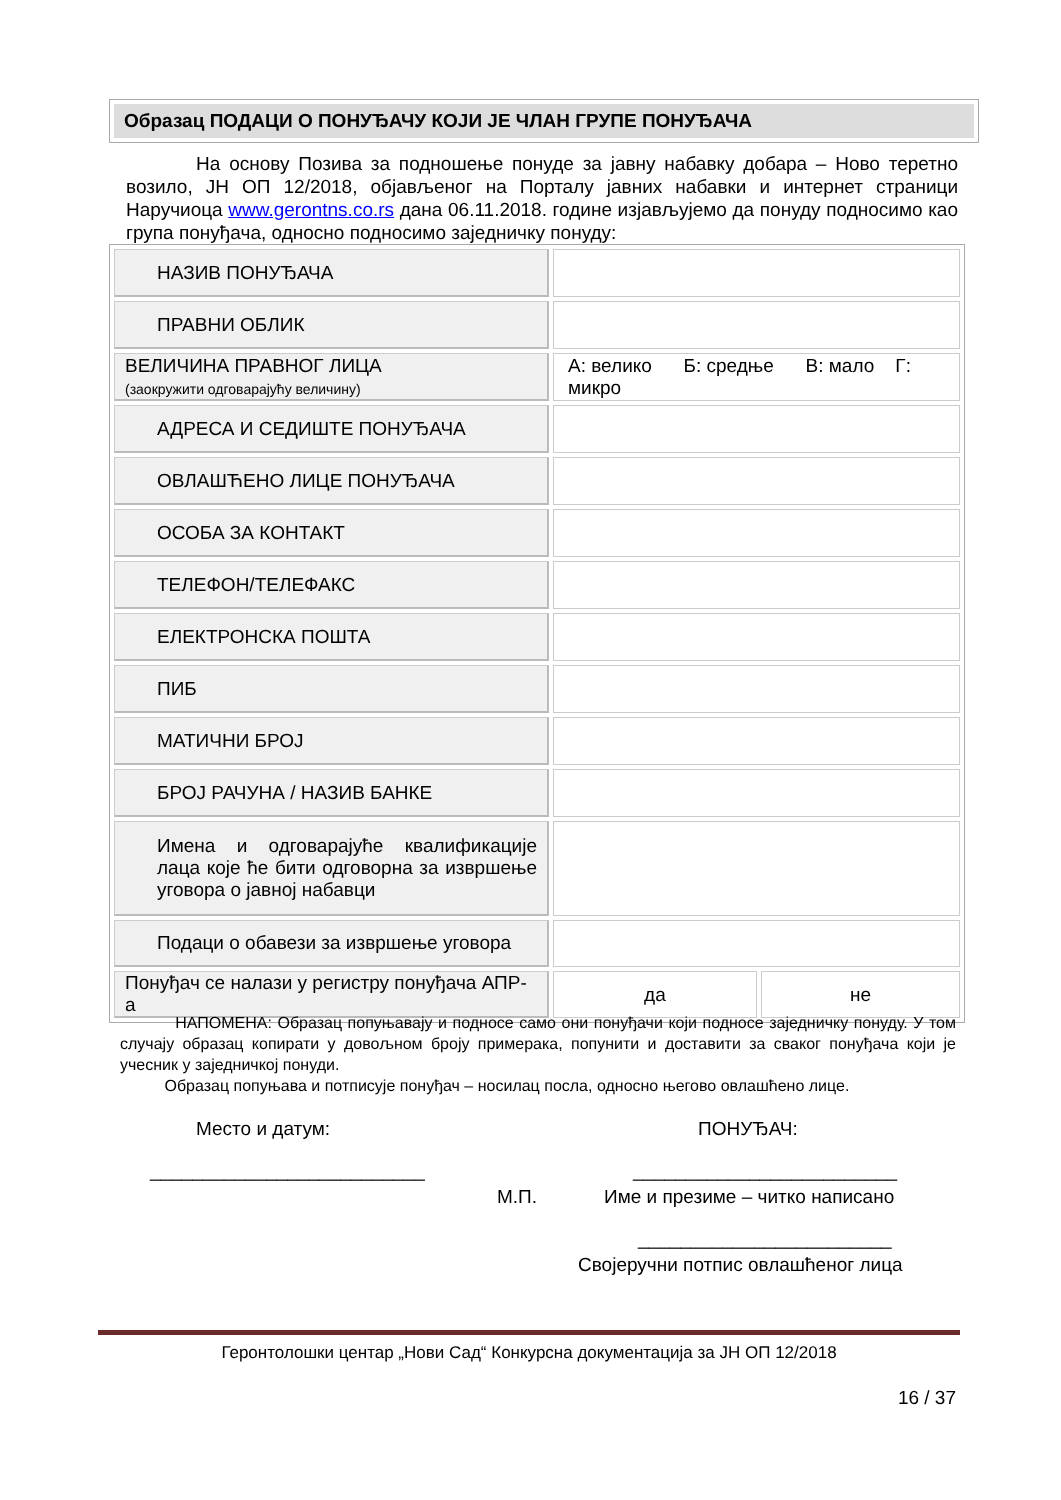Образац ПОДАЦИ О ПОНУЂАЧУ КОЈИ ЈЕ ЧЛАН ГРУПЕ ПОНУЂАЧА
На основу Позива за подношење понуде за јавну набавку добара – Ново теретно возило, ЈН ОП 12/2018, објављеног на Порталу јавних набавки и интернет страници Наручиоца www.gerontns.co.rs дана 06.11.2018. године изјављујемо да понуду подносимо као група понуђача, односно подносимо заједничку понуду:
| НАЗИВ ПОНУЂАЧА | | |
| ПРАВНИ ОБЛИК | | |
| ВЕЛИЧИНА ПРАВНОГ ЛИЦА (заокружити одговарајућу величину) | А: велико Б: средње В: мало Г: микро | |
| АДРЕСА И СЕДИШТЕ ПОНУЂАЧА | | |
| ОВЛАШЋЕНО ЛИЦЕ ПОНУЂАЧА | | |
| ОСОБА ЗА КОНТАКТ | | |
| ТЕЛЕФОН/ТЕЛЕФАКС | | |
| ЕЛЕКТРОНСКА ПОШТА | | |
| ПИБ | | |
| МАТИЧНИ БРОЈ | | |
| БРОЈ РАЧУНА / НАЗИВ БАНКЕ | | |
| Имена и одговарајуће квалификације лаца које ће бити одговорна за извршење уговора о јавној набавци | | |
| Подаци о обавези за извршење уговора | | |
| Понуђач се налази у регистру понуђача АПР-а | да | не |
НАПОМЕНА: Образац попуњавају и подносе само они понуђачи који подносе заједничку понуду. У том случају образац копирати у довољном броју примерака, попунити и доставити за сваког понуђача који је учесник у заједничкој понуди.
Образац попуњава и потписује понуђач – носилац посла, односно његово овлашћено лице.
Место и датум: ПОНУЂАЧ:
__________________________ _________________________
М.П. Име и презиме – читко написано
________________________
Својеручни потпис овлашћеног лица
Геронтолошки центар „Нови Сад“ Конкурсна документација за ЈН ОП 12/2018
16 / 37